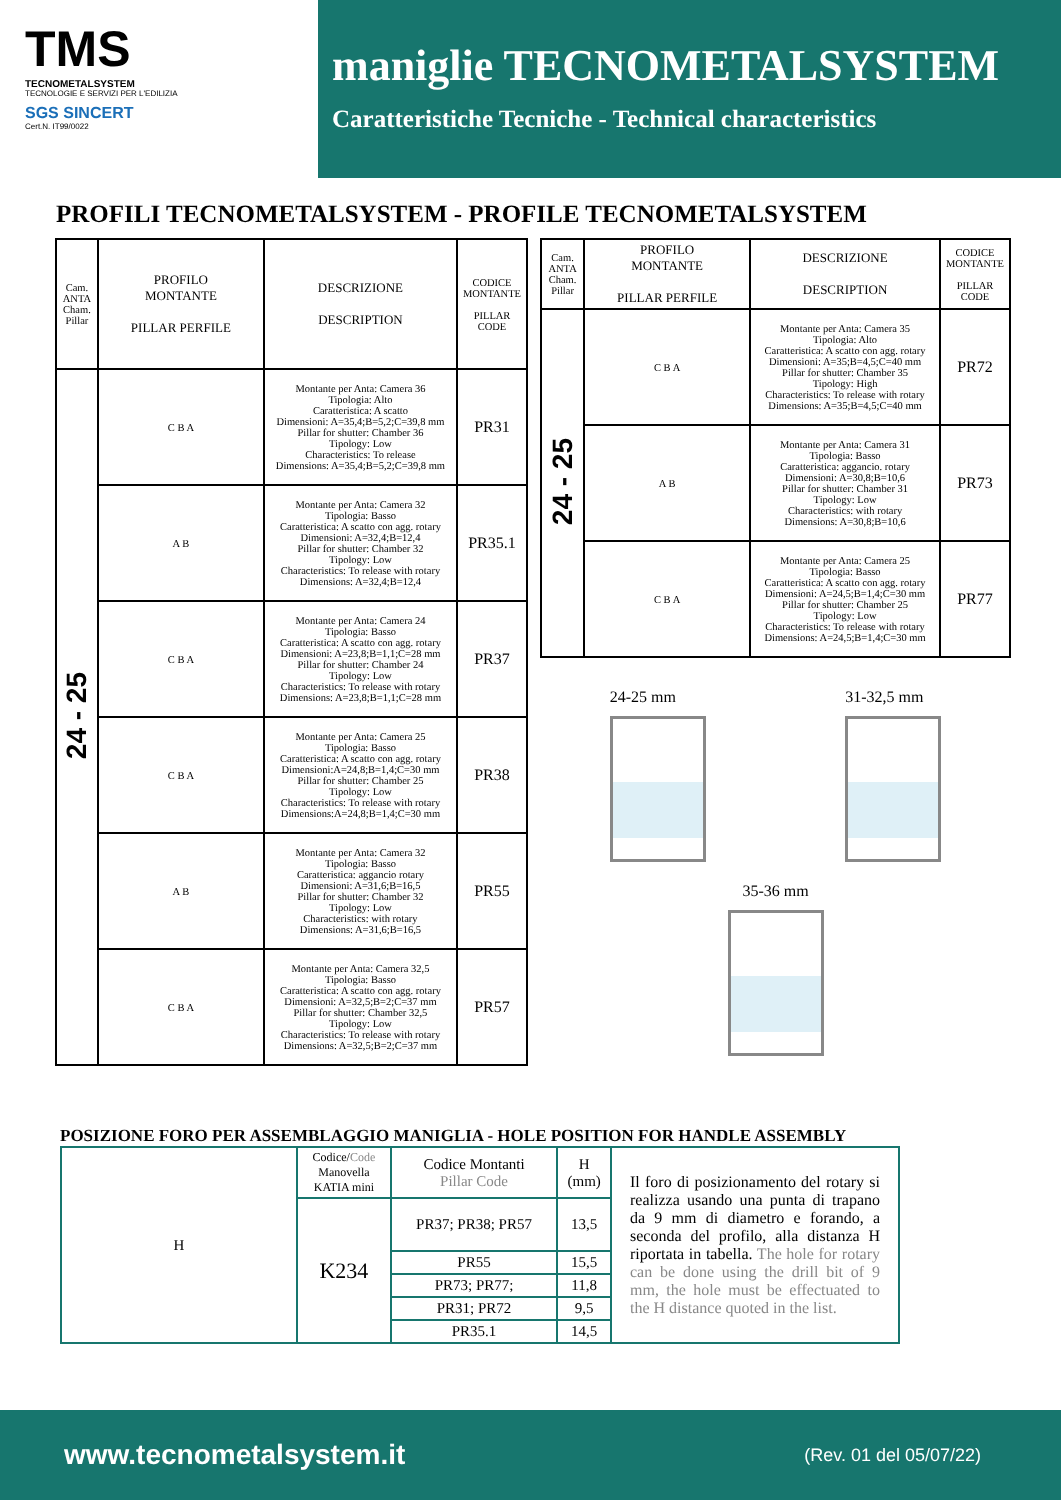TMS
TECNOMETALSYSTEM
TECNOLOGIE E SERVIZI PER L'EDILIZIA
SGS SINCERT
Cert.N. IT99/0022
maniglie TECNOMETALSYSTEM
Caratteristiche Tecniche - Technical characteristics
PROFILI TECNOMETALSYSTEM - PROFILE TECNOMETALSYSTEM
| Cam. ANTA Cham. Pillar | PROFILO MONTANTE PILLAR PERFILE | DESCRIZIONE DESCRIPTION | CODICE MONTANTE PILLAR CODE |
| --- | --- | --- | --- |
| 24 - 25 | C B A | Montante per Anta: Camera 36 Tipologia: Alto Caratteristica: A scatto Dimensioni: A=35,4;B=5,2;C=39,8 mm Pillar for shutter: Chamber 36 Tipology: Low Characteristics: To release Dimensions: A=35,4;B=5,2;C=39,8 mm | PR31 |
| | A B | Montante per Anta: Camera 32 Tipologia: Basso Caratteristica: A scatto con agg. rotary Dimensioni: A=32,4;B=12,4 Pillar for shutter: Chamber 32 Tipology: Low Characteristics: To release with rotary Dimensions: A=32,4;B=12,4 | PR35.1 |
| | C B A | Montante per Anta: Camera 24 Tipologia: Basso Caratteristica: A scatto con agg. rotary Dimensioni: A=23,8;B=1,1;C=28 mm Pillar for shutter: Chamber 24 Tipology: Low Characteristics: To release with rotary Dimensions: A=23,8;B=1,1;C=28 mm | PR37 |
| | C B A | Montante per Anta: Camera 25 Tipologia: Basso Caratteristica: A scatto con agg. rotary Dimensioni:A=24,8;B=1,4;C=30 mm Pillar for shutter: Chamber 25 Tipology: Low Characteristics: To release with rotary Dimensions:A=24,8;B=1,4;C=30 mm | PR38 |
| | A B | Montante per Anta: Camera 32 Tipologia: Basso Caratteristica: aggancio rotary Dimensioni: A=31,6;B=16,5 Pillar for shutter: Chamber 32 Tipology: Low Characteristics: with rotary Dimensions: A=31,6;B=16,5 | PR55 |
| | C B A | Montante per Anta: Camera 32,5 Tipologia: Basso Caratteristica: A scatto con agg. rotary Dimensioni: A=32,5;B=2;C=37 mm Pillar for shutter: Chamber 32,5 Tipology: Low Characteristics: To release with rotary Dimensions: A=32,5;B=2;C=37 mm | PR57 |
| Cam. ANTA Cham. Pillar | PROFILO MONTANTE PILLAR PERFILE | DESCRIZIONE DESCRIPTION | CODICE MONTANTE PILLAR CODE |
| --- | --- | --- | --- |
| 24 - 25 | C B A | Montante per Anta: Camera 35 Tipologia: Alto Caratteristica: A scatto con agg. rotary Dimensioni: A=35;B=4,5;C=40 mm Pillar for shutter: Chamber 35 Tipology: High Characteristics: To release with rotary Dimensions: A=35;B=4,5;C=40 mm | PR72 |
| | A B | Montante per Anta: Camera 31 Tipologia: Basso Caratteristica: aggancio. rotary Dimensioni: A=30,8;B=10,6 Pillar for shutter: Chamber 31 Tipology: Low Characteristics: with rotary Dimensions: A=30,8;B=10,6 | PR73 |
| | C B A | Montante per Anta: Camera 25 Tipologia: Basso Caratteristica: A scatto con agg. rotary Dimensioni: A=24,5;B=1,4;C=30 mm Pillar for shutter: Chamber 25 Tipology: Low Characteristics: To release with rotary Dimensions: A=24,5;B=1,4;C=30 mm | PR77 |
24-25 mm 31-32,5 mm
35-36 mm
POSIZIONE FORO PER ASSEMBLAGGIO MANIGLIA - HOLE POSITION FOR HANDLE ASSEMBLY
| H | Codice/ Code Manovella KATIA mini | Codice Montanti Pillar Code | H (mm) | Il foro di posizionamento del rotary si realizza usando una punta di trapano da 9 mm di diametro e forando, a seconda del profilo, alla distanza H riportata in tabella. The hole for rotary can be done using the drill bit of 9 mm, the hole must be effectuated to the H distance quoted in the list. |
| | K234 | PR37; PR38; PR57 | 13,5 | |
| | | PR55 | 15,5 | |
| | | PR73; PR77; | 11,8 | |
| | | PR31; PR72 | 9,5 | |
| | | PR35.1 | 14,5 | |
www.tecnometalsystem.it (Rev. 01 del 05/07/22)